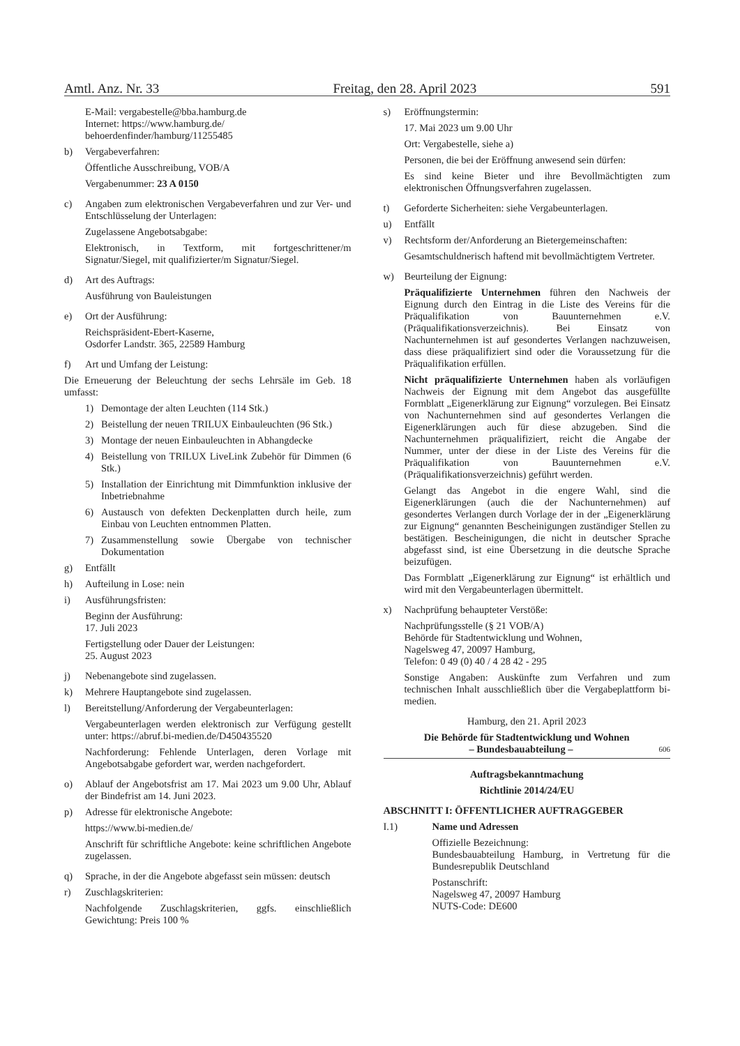Amtl. Anz. Nr. 33 Freitag, den 28. April 2023 591
E-Mail: vergabestelle@bba.hamburg.de
Internet: https://www.hamburg.de/
behoerdenfinder/hamburg/11255485
b) Vergabeverfahren:
Öffentliche Ausschreibung, VOB/A
Vergabenummer: 23 A 0150
c) Angaben zum elektronischen Vergabeverfahren und zur Ver- und Entschlüsselung der Unterlagen:
Zugelassene Angebotsabgabe:
Elektronisch, in Textform, mit fortgeschrittener/m Signatur/Siegel, mit qualifizierter/m Signatur/Siegel.
d) Art des Auftrags:
Ausführung von Bauleistungen
e) Ort der Ausführung:
Reichspräsident-Ebert-Kaserne,
Osdorfer Landstr. 365, 22589 Hamburg
f) Art und Umfang der Leistung:
Die Erneuerung der Beleuchtung der sechs Lehrsäle im Geb. 18 umfasst:
1) Demontage der alten Leuchten (114 Stk.)
2) Beistellung der neuen TRILUX Einbauleuchten (96 Stk.)
3) Montage der neuen Einbauleuchten in Abhangdecke
4) Beistellung von TRILUX LiveLink Zubehör für Dimmen (6 Stk.)
5) Installation der Einrichtung mit Dimmfunktion inklusive der Inbetriebnahme
6) Austausch von defekten Deckenplatten durch heile, zum Einbau von Leuchten entnommen Platten.
7) Zusammenstellung sowie Übergabe von technischer Dokumentation
g) Entfällt
h) Aufteilung in Lose: nein
i) Ausführungsfristen:
Beginn der Ausführung:
17. Juli 2023
Fertigstellung oder Dauer der Leistungen:
25. August 2023
j) Nebenangebote sind zugelassen.
k) Mehrere Hauptangebote sind zugelassen.
l) Bereitstellung/Anforderung der Vergabeunterlagen:
Vergabeunterlagen werden elektronisch zur Verfügung gestellt unter: https://abruf.bi-medien.de/D450435520
Nachforderung: Fehlende Unterlagen, deren Vorlage mit Angebotsabgabe gefordert war, werden nachgefordert.
o) Ablauf der Angebotsfrist am 17. Mai 2023 um 9.00 Uhr, Ablauf der Bindefrist am 14. Juni 2023.
p) Adresse für elektronische Angebote:
https://www.bi-medien.de/
Anschrift für schriftliche Angebote: keine schriftlichen Angebote zugelassen.
q) Sprache, in der die Angebote abgefasst sein müssen: deutsch
r) Zuschlagskriterien:
Nachfolgende Zuschlagskriterien, ggfs. einschließlich Gewichtung: Preis 100 %
s) Eröffnungstermin:
17. Mai 2023 um 9.00 Uhr
Ort: Vergabestelle, siehe a)
Personen, die bei der Eröffnung anwesend sein dürfen:
Es sind keine Bieter und ihre Bevollmächtigten zum elektronischen Öffnungsverfahren zugelassen.
t) Geforderte Sicherheiten: siehe Vergabeunterlagen.
u) Entfällt
v) Rechtsform der/Anforderung an Bietergemeinschaften:
Gesamtschuldnerisch haftend mit bevollmächtigtem Vertreter.
w) Beurteilung der Eignung:
Präqualifizierte Unternehmen führen den Nachweis der Eignung durch den Eintrag in die Liste des Vereins für die Präqualifikation von Bauunternehmen e.V. (Präqualifikationsverzeichnis). Bei Einsatz von Nachunternehmen ist auf gesondertes Verlangen nachzuweisen, dass diese präqualifiziert sind oder die Voraussetzung für die Präqualifikation erfüllen.
Nicht präqualifizierte Unternehmen haben als vorläufigen Nachweis der Eignung mit dem Angebot das ausgefüllte Formblatt „Eigenerklärung zur Eignung“ vorzulegen. Bei Einsatz von Nachunternehmen sind auf gesondertes Verlangen die Eigenerklärungen auch für diese abzugeben. Sind die Nachunternehmen präqualifiziert, reicht die Angabe der Nummer, unter der diese in der Liste des Vereins für die Präqualifikation von Bauunternehmen e.V. (Präqualifikationsverzeichnis) geführt werden.
Gelangt das Angebot in die engere Wahl, sind die Eigenerklärungen (auch die der Nachunternehmen) auf gesondertes Verlangen durch Vorlage der in der „Eigenerklärung zur Eignung“ genannten Bescheinigungen zuständiger Stellen zu bestätigen. Bescheinigungen, die nicht in deutscher Sprache abgefasst sind, ist eine Übersetzung in die deutsche Sprache beizufügen.
Das Formblatt „Eigenerklärung zur Eignung“ ist erhältlich und wird mit den Vergabeunterlagen übermittelt.
x) Nachprüfung behaupteter Verstöße:
Nachprüfungsstelle (§ 21 VOB/A)
Behörde für Stadtentwicklung und Wohnen,
Nagelsweg 47, 20097 Hamburg,
Telefon: 0 49 (0) 40 / 4 28 42 - 295
Sonstige Angaben: Auskünfte zum Verfahren und zum technischen Inhalt ausschließlich über die Vergabeplattform bi-medien.
Hamburg, den 21. April 2023
Die Behörde für Stadtentwicklung und Wohnen
– Bundesbauabteilung – 606
Auftragsbekanntmachung
Richtlinie 2014/24/EU
ABSCHNITT I: ÖFFENTLICHER AUFTRAGGEBER
I.1) Name und Adressen
Offizielle Bezeichnung:
Bundesbauabteilung Hamburg, in Vertretung für die Bundesrepublik Deutschland
Postanschrift:
Nagelsweg 47, 20097 Hamburg
NUTS-Code: DE600